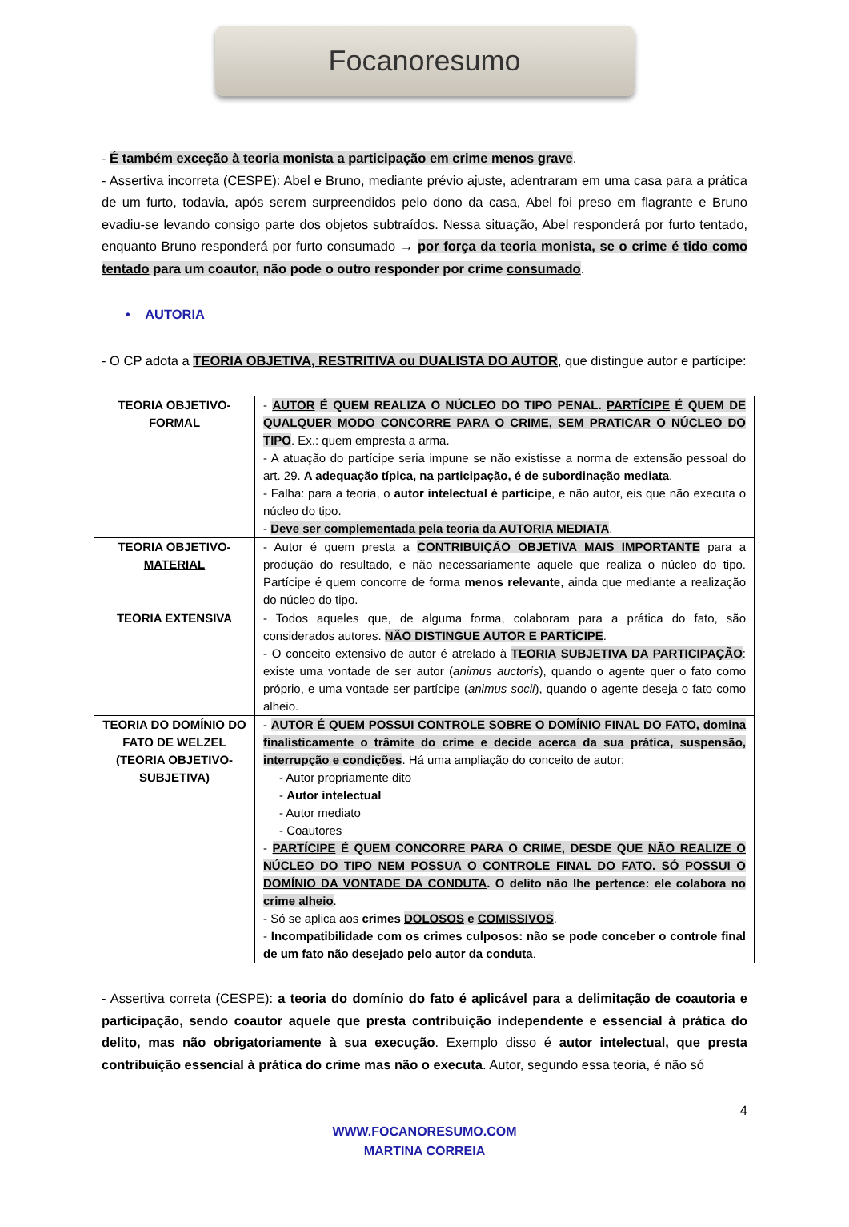Focanoresumo
- É também exceção à teoria monista a participação em crime menos grave.
- Assertiva incorreta (CESPE): Abel e Bruno, mediante prévio ajuste, adentraram em uma casa para a prática de um furto, todavia, após serem surpreendidos pelo dono da casa, Abel foi preso em flagrante e Bruno evadiu-se levando consigo parte dos objetos subtraídos. Nessa situação, Abel responderá por furto tentado, enquanto Bruno responderá por furto consumado → por força da teoria monista, se o crime é tido como tentado para um coautor, não pode o outro responder por crime consumado.
• AUTORIA
- O CP adota a TEORIA OBJETIVA, RESTRITIVA ou DUALISTA DO AUTOR, que distingue autor e partícipe:
| TEORIA OBJETIVO- FORMAL | - AUTOR É QUEM REALIZA O NÚCLEO DO TIPO PENAL. PARTÍCIPE É QUEM DE QUALQUER MODO CONCORRE PARA O CRIME, SEM PRATICAR O NÚCLEO DO TIPO . Ex.: quem empresta a arma. - A atuação do partícipe seria impune se não existisse a norma de extensão pessoal do art. 29. A adequação típica, na participação, é de subordinação mediata . - Falha: para a teoria, o autor intelectual é partícipe , e não autor, eis que não executa o núcleo do tipo. - Deve ser complementada pela teoria da AUTORIA MEDIATA . |
| TEORIA OBJETIVO- MATERIAL | - Autor é quem presta a CONTRIBUIÇÃO OBJETIVA MAIS IMPORTANTE para a produção do resultado, e não necessariamente aquele que realiza o núcleo do tipo. Partícipe é quem concorre de forma menos relevante , ainda que mediante a realização do núcleo do tipo. |
| TEORIA EXTENSIVA | - Todos aqueles que, de alguma forma, colaboram para a prática do fato, são considerados autores. NÃO DISTINGUE AUTOR E PARTÍCIPE . - O conceito extensivo de autor é atrelado à TEORIA SUBJETIVA DA PARTICIPAÇÃO : existe uma vontade de ser autor ( animus auctoris ), quando o agente quer o fato como próprio, e uma vontade ser partícipe ( animus socii ), quando o agente deseja o fato como alheio. |
| TEORIA DO DOMÍNIO DO FATO DE WELZEL (TEORIA OBJETIVO-SUBJETIVA) | - AUTOR É QUEM POSSUI CONTROLE SOBRE O DOMÍNIO FINAL DO FATO, domina finalisticamente o trâmite do crime e decide acerca da sua prática, suspensão, interrupção e condições . Há uma ampliação do conceito de autor: - Autor propriamente dito - Autor intelectual - Autor mediato - Coautores - PARTÍCIPE É QUEM CONCORRE PARA O CRIME, DESDE QUE NÃO REALIZE O NÚCLEO DO TIPO NEM POSSUA O CONTROLE FINAL DO FATO. SÓ POSSUI O DOMÍNIO DA VONTADE DA CONDUTA . O delito não lhe pertence: ele colabora no crime alheio . - Só se aplica aos crimes DOLOSOS e COMISSIVOS . - Incompatibilidade com os crimes culposos: não se pode conceber o controle final de um fato não desejado pelo autor da conduta . |
- Assertiva correta (CESPE): a teoria do domínio do fato é aplicável para a delimitação de coautoria e participação, sendo coautor aquele que presta contribuição independente e essencial à prática do delito, mas não obrigatoriamente à sua execução. Exemplo disso é autor intelectual, que presta contribuição essencial à prática do crime mas não o executa. Autor, segundo essa teoria, é não só
4
WWW.FOCANORESUMO.COM
MARTINA CORREIA